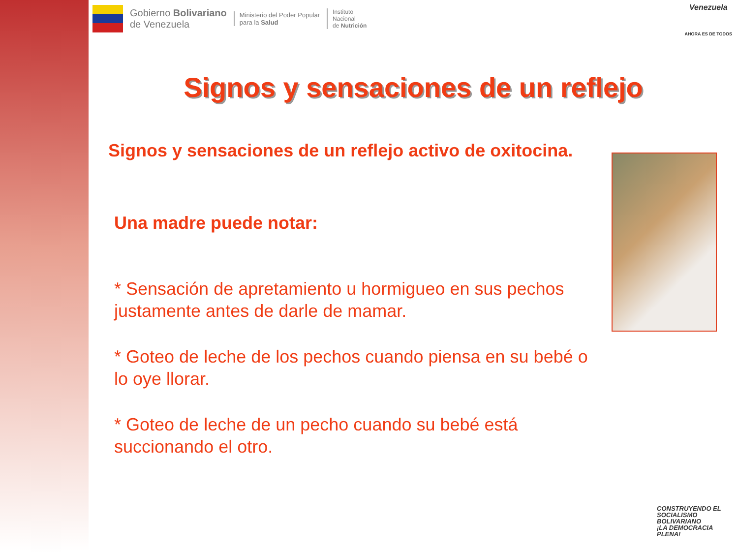Gobierno Bolivariano
de Venezuela
Ministerio del Poder Popular
para la Salud
Instituto
Nacional
de Nutrición
Venezuela
AHORA ES DE TODOS
Signos y sensaciones de un reflejo
Signos y sensaciones de un reflejo activo de oxitocina.
Una madre puede notar:
* Sensación de apretamiento u hormigueo en sus pechos justamente antes de darle de mamar.
* Goteo de leche de los pechos cuando piensa en su bebé o lo oye llorar.
* Goteo de leche de un pecho cuando su bebé está succionando el otro.
CONSTRUYENDO EL SOCIALISMO BOLIVARIANO
¡LA DEMOCRACIA PLENA!